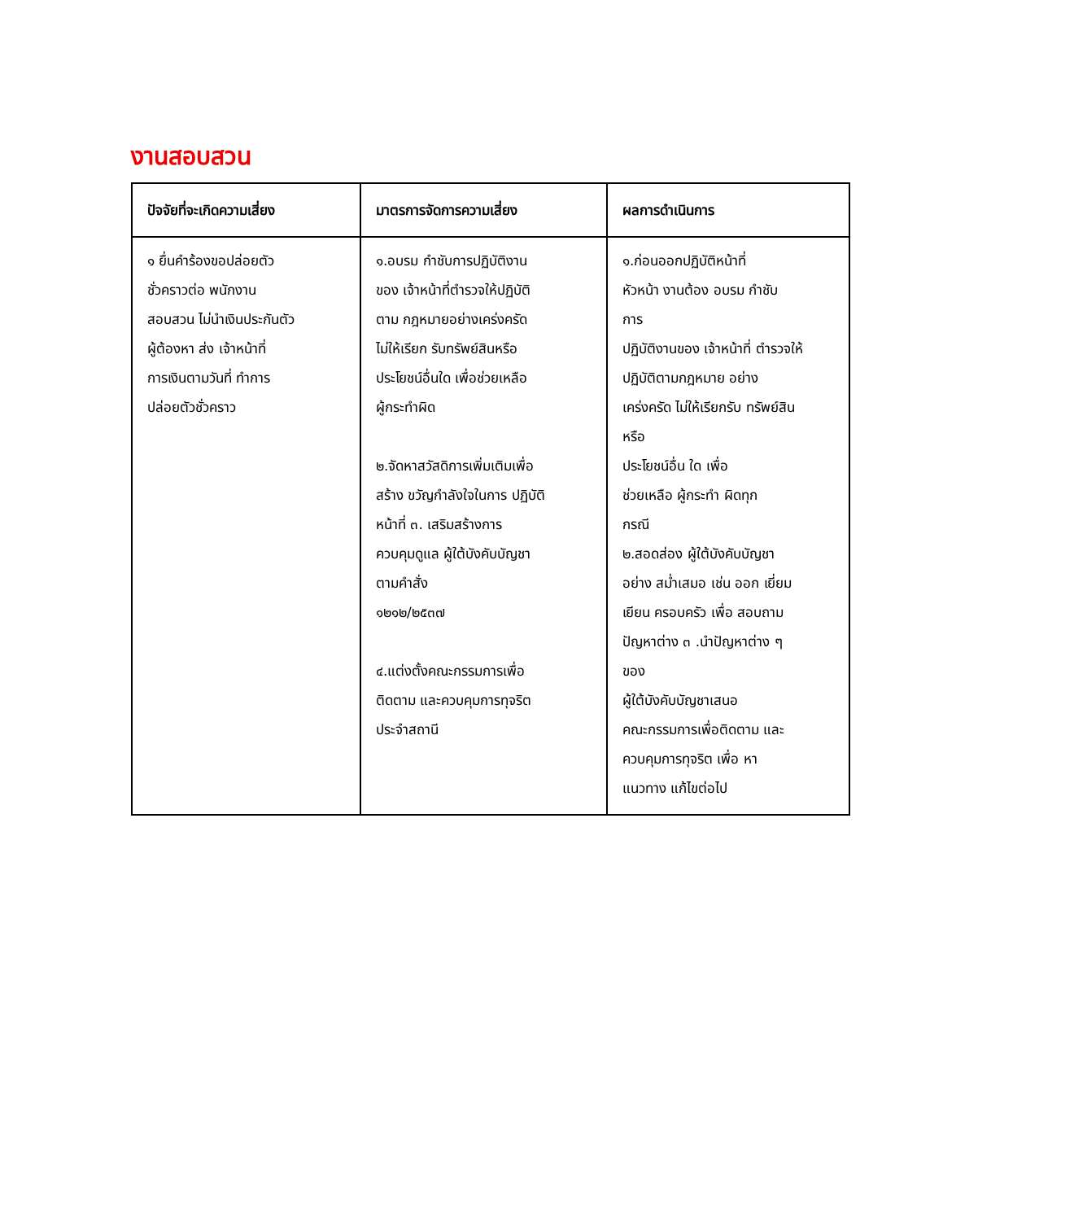งานสอบสวน
| ปัจจัยที่จะเกิดความเสี่ยง | มาตรการจัดการความเสี่ยง | ผลการดำเนินการ |
| --- | --- | --- |
| ๑ ยื่นคำร้องขอปล่อยตัว ชั่วคราวต่อ พนักงาน สอบสวน ไม่นำเงินประกันตัว ผู้ต้องหา ส่ง เจ้าหน้าที่ การเงินตามวันที่ ทำการ ปล่อยตัวชั่วคราว | ๑.อบรม กำชับการปฏิบัติงาน ของ เจ้าหน้าที่ตำรวจให้ปฏิบัติ ตาม กฎหมายอย่างเคร่งครัด ไม่ให้เรียก รับทรัพย์สินหรือ ประโยชน์อื่นใด เพื่อช่วยเหลือ ผู้กระทำผิด ๒.จัดหาสวัสดิการเพิ่มเติมเพื่อ สร้าง ขวัญกำลังใจในการ ปฏิบัติ หน้าที่ ๓. เสริมสร้างการ ควบคุมดูแล ผู้ใต้บังคับบัญชา ตามคำสั่ง ๑๒๑๒/๒๕๓๗ ๔.แต่งตั้งคณะกรรมการเพื่อ ติดตาม และควบคุมการทุจริต ประจำสถานี | ๑.ก่อนออกปฏิบัติหน้าที่ หัวหน้า งานต้อง อบรม กำชับ การ ปฏิบัติงานของ เจ้าหน้าที่ ตำรวจให้ ปฏิบัติตามกฎหมาย อย่าง เคร่งครัด ไม่ให้เรียกรับ ทรัพย์สิน หรือ ประโยชน์อื่น ใด เพื่อ ช่วยเหลือ ผู้กระทำ ผิดทุก กรณี ๒.สอดส่อง ผู้ใต้บังคับบัญชา อย่าง สม่ำเสมอ เช่น ออก เยี่ยม เยียน ครอบครัว เพื่อ สอบถาม ปัญหาต่าง ๓ .นำปัญหาต่าง ๆ ของ ผู้ใต้บังคับบัญชาเสนอ คณะกรรมการเพื่อติดตาม และ ควบคุมการทุจริต เพื่อ หา แนวทาง แก้ไขต่อไป |